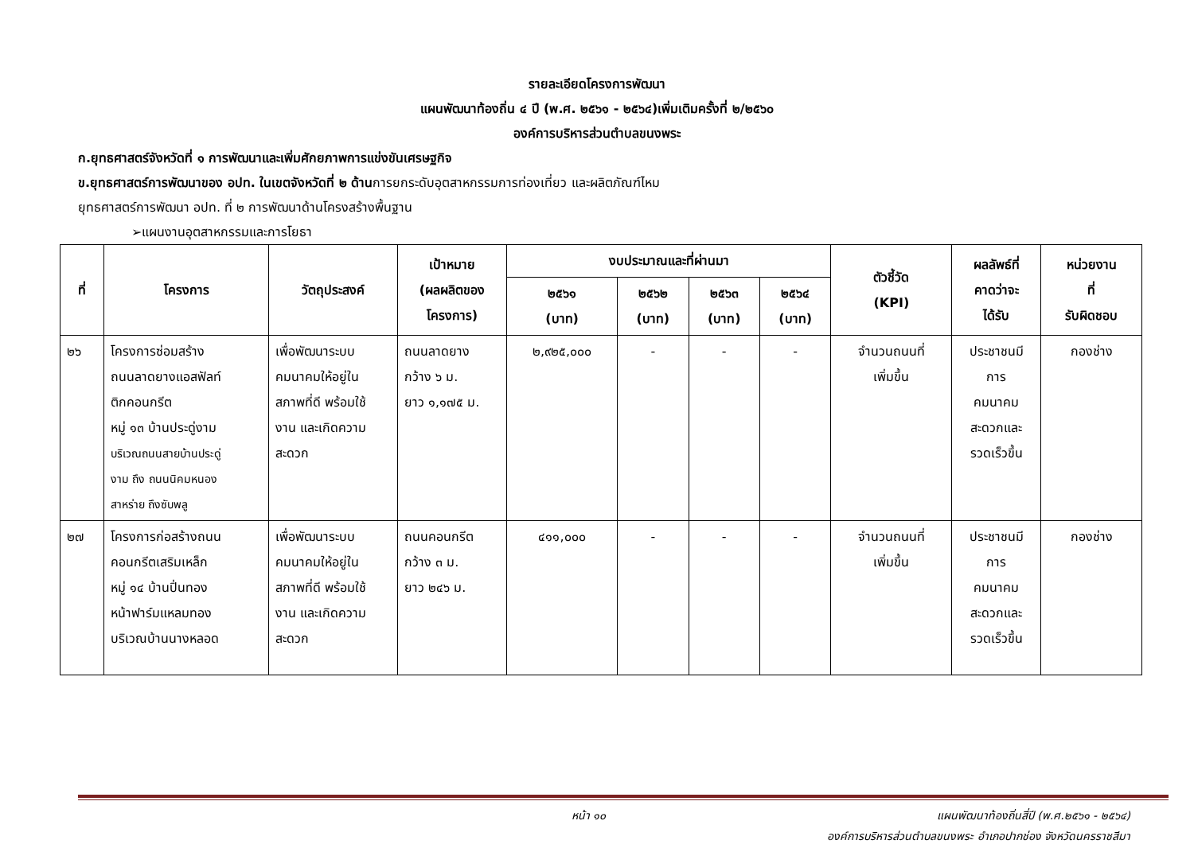รายละเอียดโครงการพัฒนา
แผนพัฒนาท้องถิ่น ๔ ปี (พ.ศ. ๒๕๖๑ - ๒๕๖๔)เพิ่มเติมครั้งที่ ๒/๒๕๖๐
องค์การบริหารส่วนตำบลขนงพระ
ก.ยุทธศาสตร์จังหวัดที่ ๑ การพัฒนาและเพิ่มศักยภาพการแข่งขันเศรษฐกิจ
ข.ยุทธศาสตร์การพัฒนาของ อปท. ในเขตจังหวัดที่ ๒ ด้านการยกระดับอุตสาหกรรมการท่องเที่ยว และผลิตภัณฑ์ไหม
ยุทธศาสตร์การพัฒนา อปท. ที่ ๒ การพัฒนาด้านโครงสร้างพื้นฐาน
➢แผนงานอุตสาหกรรมและการโยธา
| ที่ | โครงการ | วัตถุประสงค์ | เป้าหมาย (ผลผลิตของ โครงการ) | งบประมาณและที่ผ่านมา | | | | ตัวชี้วัด (KPI) | ผลลัพธ์ที่ คาดว่าจะ ได้รับ | หน่วยงาน ที่ รับผิดชอบ |
| --- | --- | --- | --- | --- | --- | --- | --- | --- | --- | --- |
| | | | | ๒๕๖๑ (บาท) | ๒๕๖๒ (บาท) | ๒๕๖๓ (บาท) | ๒๕๖๔ (บาท) | | | |
| ๒๖ | โครงการซ่อมสร้าง ถนนลาดยางแอสฟัลท์ ติกคอนกรีต หมู่ ๑๓ บ้านประดู่งาม บริเวณถนนสายบ้านประดู่ งาม ถึง ถนนนิคมหนอง สาหร่าย ถึงซับพลู | เพื่อพัฒนาระบบ คมนาคมให้อยู่ใน สภาพที่ดี พร้อมใช้ งาน และเกิดความ สะดวก | ถนนลาดยาง กว้าง ๖ ม. ยาว ๑,๑๗๕ ม. | ๒,๙๒๕,๐๐๐ | - | - | - | จำนวนถนนที่ เพิ่มขึ้น | ประชาชนมี การ คมนาคม สะดวกและ รวดเร็วขึ้น | กองช่าง |
| ๒๗ | โครงการก่อสร้างถนน คอนกรีตเสริมเหล็ก หมู่ ๑๔ บ้านปิ่นทอง หน้าฟาร์มแหลมทอง บริเวณบ้านนางหลอด | เพื่อพัฒนาระบบ คมนาคมให้อยู่ใน สภาพที่ดี พร้อมใช้ งาน และเกิดความ สะดวก | ถนนคอนกรีต กว้าง ๓ ม. ยาว ๒๔๖ ม. | ๔๑๑,๐๐๐ | - | - | - | จำนวนถนนที่ เพิ่มขึ้น | ประชาชนมี การ คมนาคม สะดวกและ รวดเร็วขึ้น | กองช่าง |
หน้า ๑๐ แผนพัฒนาท้องถิ่นสี่ปี (พ.ศ.๒๕๖๑ - ๒๕๖๔)
องค์การบริหารส่วนตำบลขนงพระ อำเภอปากช่อง จังหวัดนครราชสีมา